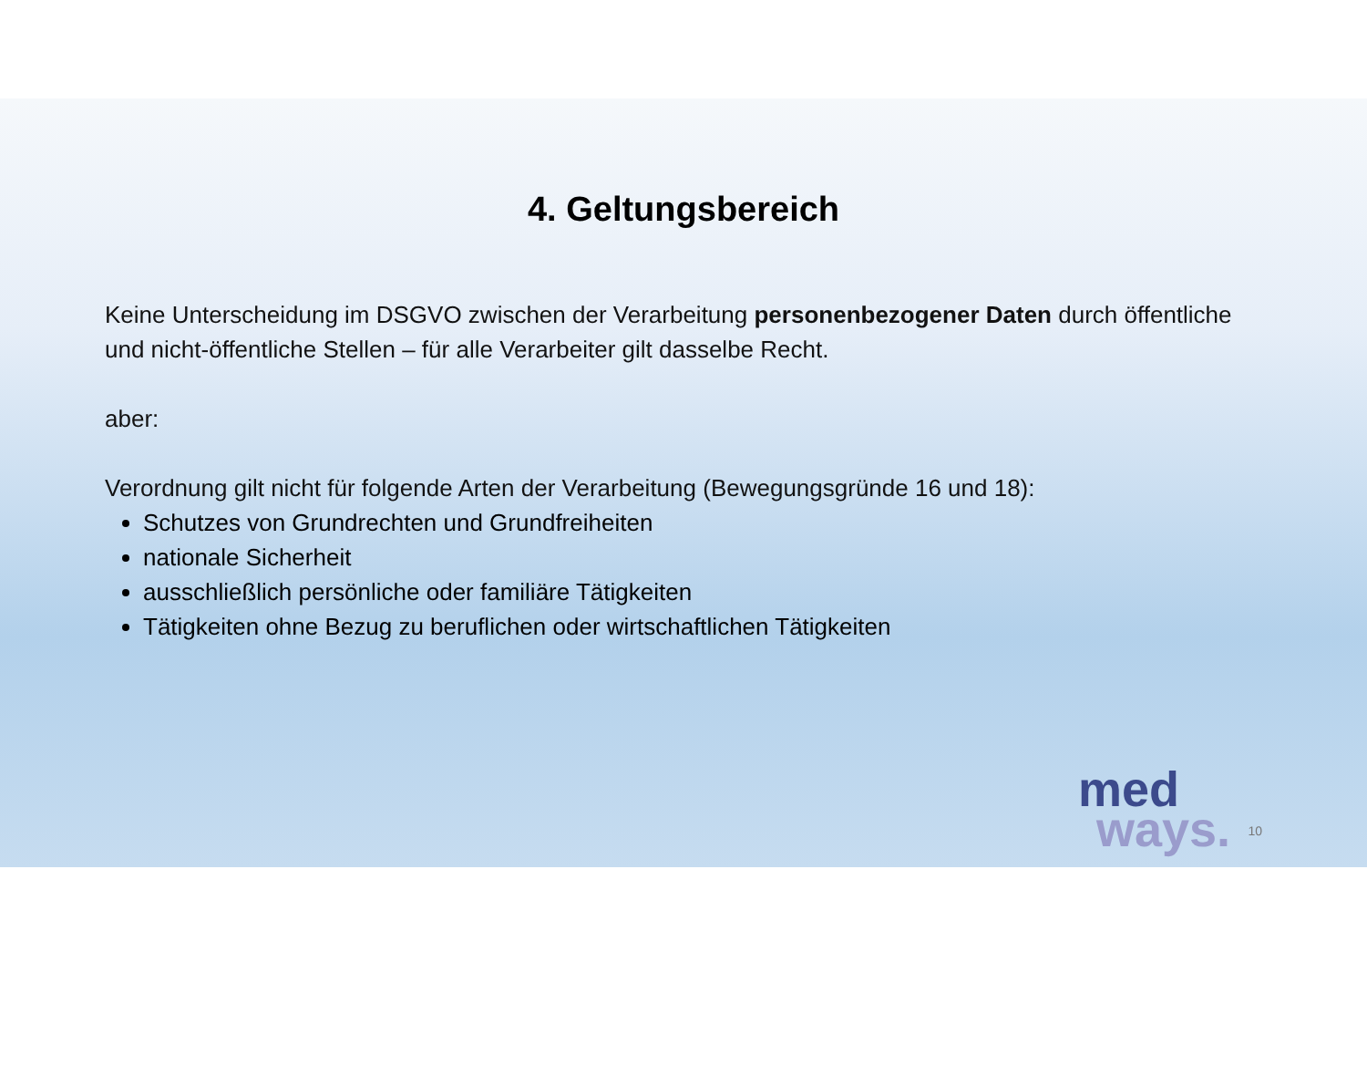4. Geltungsbereich
Keine Unterscheidung im DSGVO zwischen der Verarbeitung personenbezogener Daten durch öffentliche und nicht-öffentliche Stellen – für alle Verarbeiter gilt dasselbe Recht.
aber:
Verordnung gilt nicht für folgende Arten der Verarbeitung (Bewegungsgründe 16 und 18):
Schutzes von Grundrechten und Grundfreiheiten
nationale Sicherheit
ausschließlich persönliche oder familiäre Tätigkeiten
Tätigkeiten ohne Bezug zu beruflichen oder wirtschaftlichen Tätigkeiten
med
ways.
10